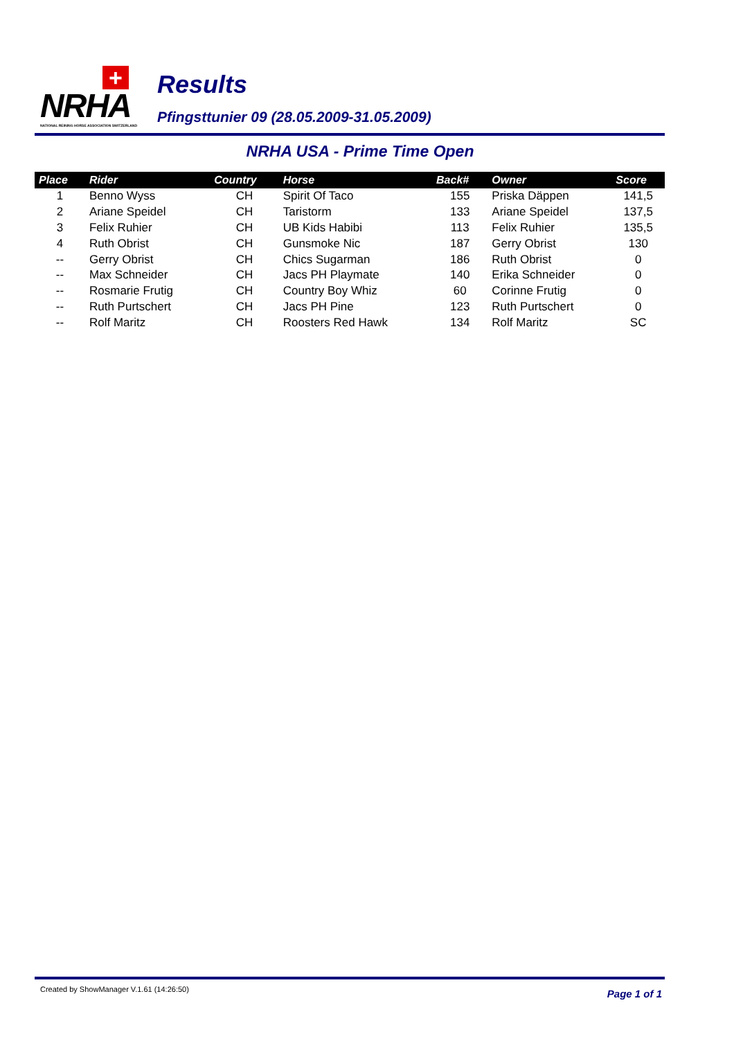+
NRHA
NATIONAL REINING HORSE ASSOCIATION SWITZERLAND
Results
Pfingsttunier 09 (28.05.2009-31.05.2009)
NRHA USA - Prime Time Open
| Place | Rider | Country | Horse | Back# | Owner | Score |
| --- | --- | --- | --- | --- | --- | --- |
| 1 | Benno Wyss | CH | Spirit Of Taco | 155 | Priska Däppen | 141,5 |
| 2 | Ariane Speidel | CH | Taristorm | 133 | Ariane Speidel | 137,5 |
| 3 | Felix Ruhier | CH | UB Kids Habibi | 113 | Felix Ruhier | 135,5 |
| 4 | Ruth Obrist | CH | Gunsmoke Nic | 187 | Gerry Obrist | 130 |
| -- | Gerry Obrist | CH | Chics Sugarman | 186 | Ruth Obrist | 0 |
| -- | Max Schneider | CH | Jacs PH Playmate | 140 | Erika Schneider | 0 |
| -- | Rosmarie Frutig | CH | Country Boy Whiz | 60 | Corinne Frutig | 0 |
| -- | Ruth Purtschert | CH | Jacs PH Pine | 123 | Ruth Purtschert | 0 |
| -- | Rolf Maritz | CH | Roosters Red Hawk | 134 | Rolf Maritz | SC |
Created by ShowManager V.1.61 (14:26:50) Page 1 of 1